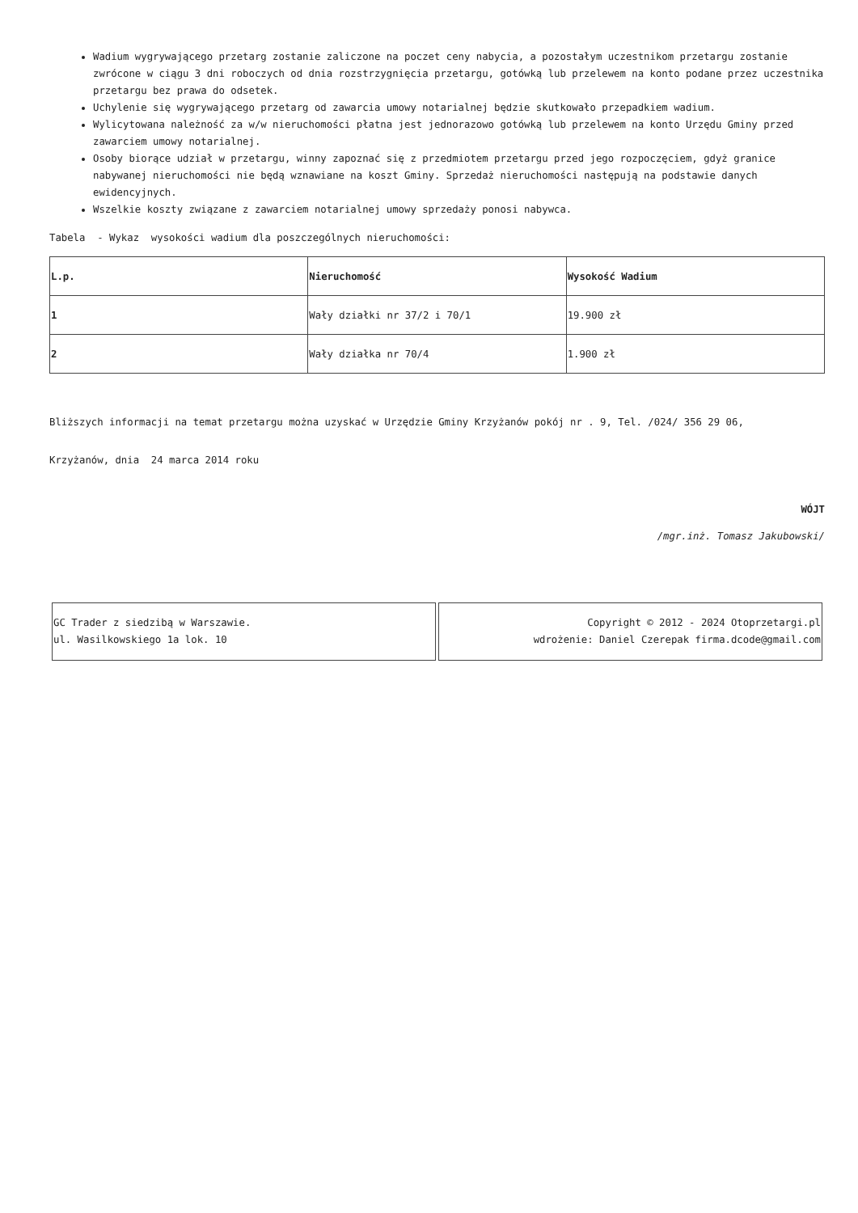Wadium wygrywającego przetarg zostanie zaliczone na poczet ceny nabycia, a pozostałym uczestnikom przetargu zostanie zwrócone w ciągu 3 dni roboczych od dnia rozstrzygnięcia przetargu, gotówką lub przelewem na konto podane przez uczestnika przetargu bez prawa do odsetek.
Uchylenie się wygrywającego przetarg od zawarcia umowy notarialnej będzie skutkowało przepadkiem wadium.
Wylicytowana należność za w/w nieruchomości płatna jest jednorazowo gotówką lub przelewem na konto Urzędu Gminy przed zawarciem umowy notarialnej.
Osoby biorące udział w przetargu, winny zapoznać się z przedmiotem przetargu przed jego rozpoczęciem, gdyż granice nabywanej nieruchomości nie będą wznawiane na koszt Gminy. Sprzedaż nieruchomości następują na podstawie danych ewidencyjnych.
Wszelkie koszty związane z zawarciem notarialnej umowy sprzedaży ponosi nabywca.
Tabela - Wykaz wysokości wadium dla poszczególnych nieruchomości:
| L.p. | Nieruchomość | Wysokość Wadium |
| --- | --- | --- |
| 1 | Wały działki nr 37/2 i 70/1 | 19.900 zł |
| 2 | Wały działka nr 70/4 | 1.900 zł |
Bliższych informacji na temat przetargu można uzyskać w Urzędzie Gminy Krzyżanów pokój nr . 9, Tel. /024/ 356 29 06,
Krzyżanów, dnia 24 marca 2014 roku
WÓJT
/mgr.inż. Tomasz Jakubowski/
| GC Trader z siedzibą w Warszawie. ul. Wasilkowskiego 1a lok. 10 | Copyright © 2012 - 2024 Otoprzetargi.pl wdrożenie: Daniel Czerepak firma.dcode@gmail.com |